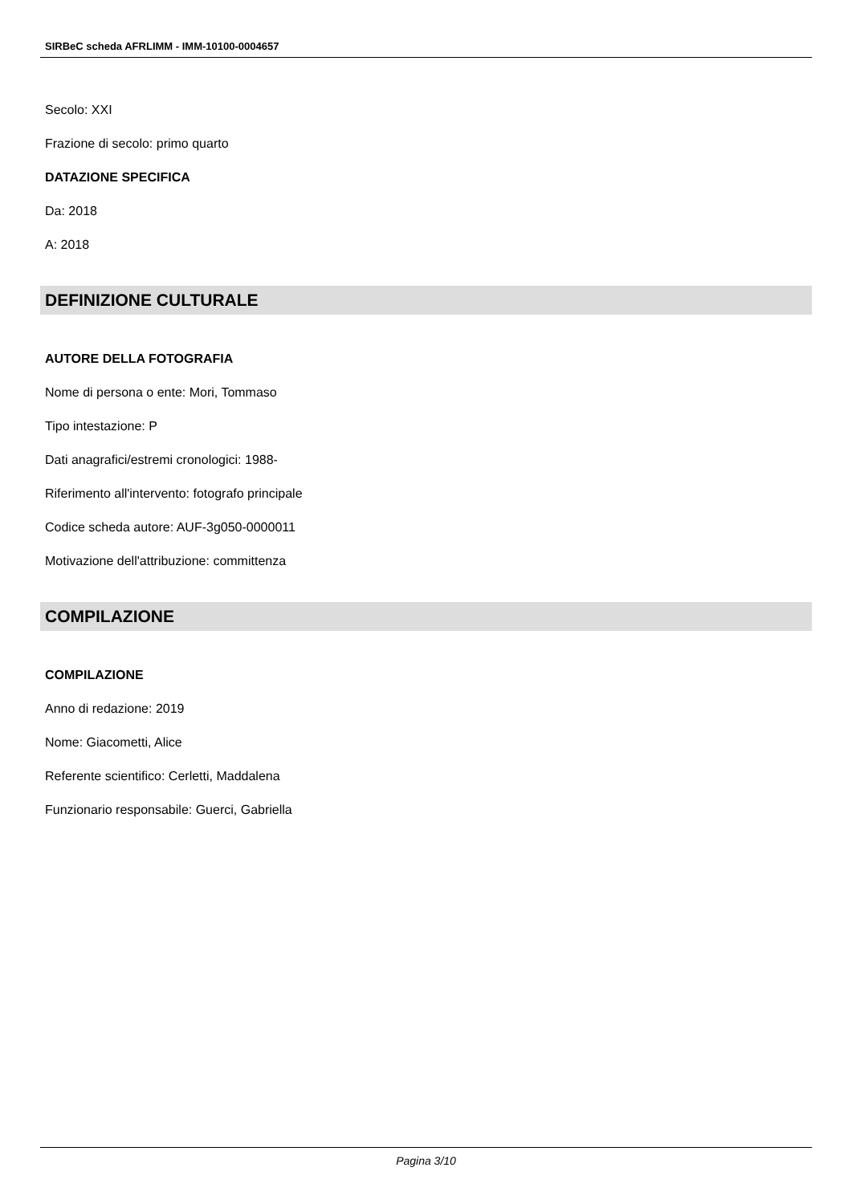SIRBeC scheda AFRLIMM - IMM-10100-0004657
Secolo: XXI
Frazione di secolo: primo quarto
DATAZIONE SPECIFICA
Da: 2018
A: 2018
DEFINIZIONE CULTURALE
AUTORE DELLA FOTOGRAFIA
Nome di persona o ente: Mori, Tommaso
Tipo intestazione: P
Dati anagrafici/estremi cronologici: 1988-
Riferimento all'intervento: fotografo principale
Codice scheda autore: AUF-3g050-0000011
Motivazione dell'attribuzione: committenza
COMPILAZIONE
COMPILAZIONE
Anno di redazione: 2019
Nome: Giacometti, Alice
Referente scientifico: Cerletti, Maddalena
Funzionario responsabile: Guerci, Gabriella
Pagina 3/10